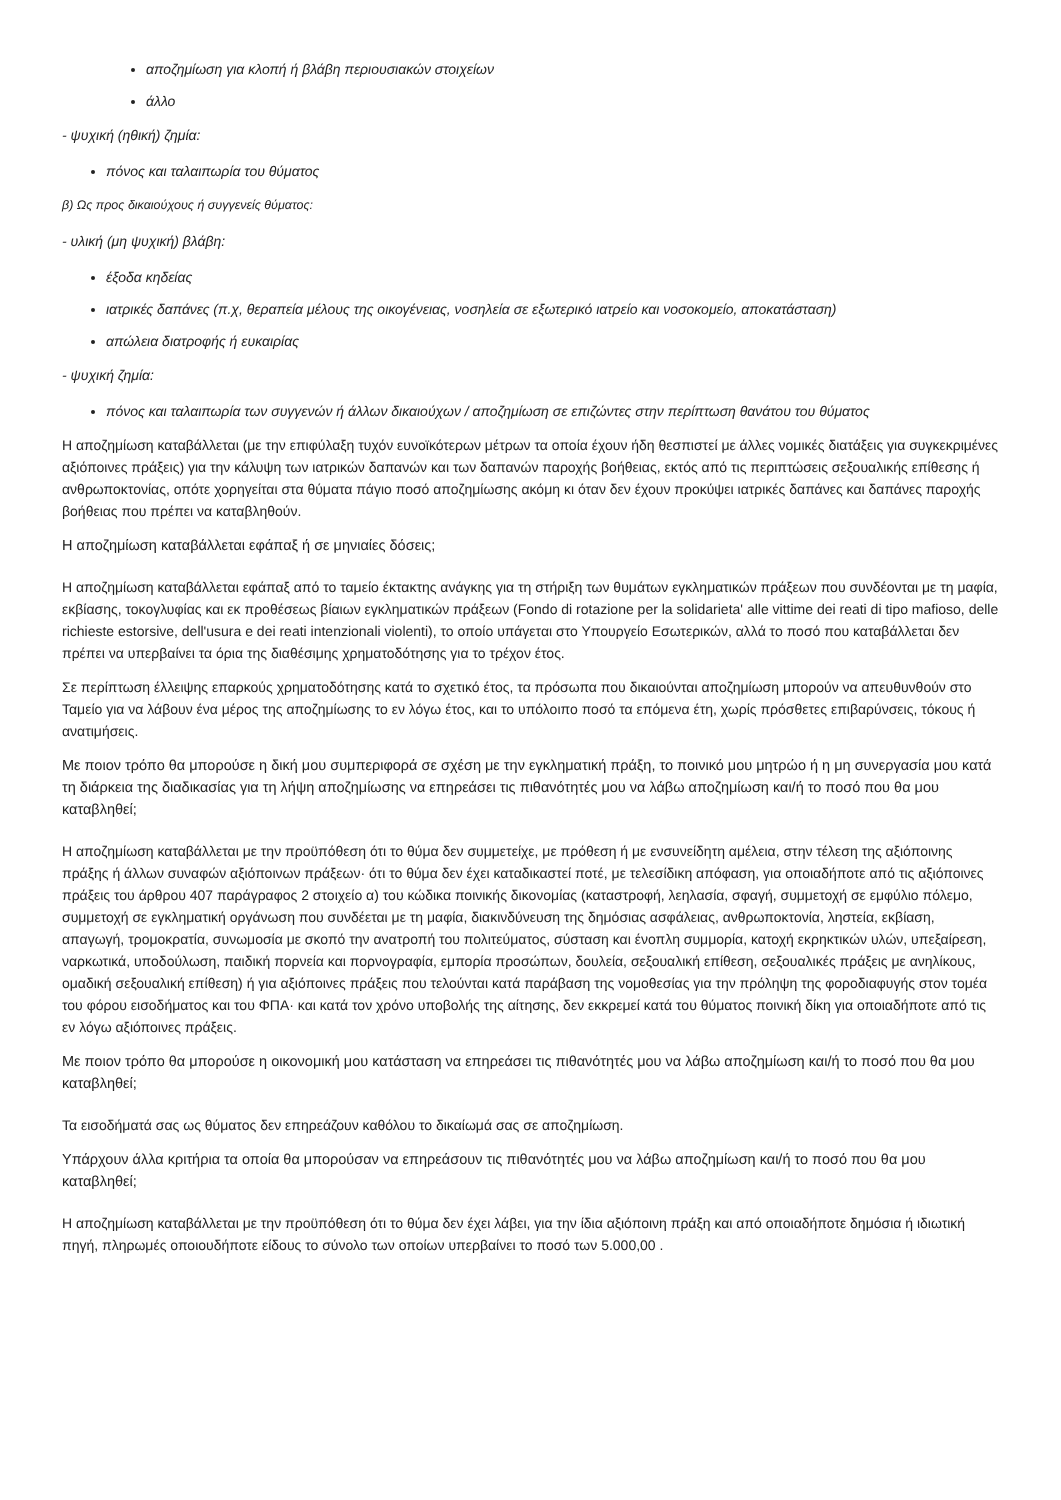αποζημίωση για κλοπή ή βλάβη περιουσιακών στοιχείων
άλλο
- ψυχική (ηθική) ζημία:
πόνος και ταλαιπωρία του θύματος
β) Ως προς δικαιούχους ή συγγενείς θύματος:
- υλική (μη ψυχική) βλάβη:
έξοδα κηδείας
ιατρικές δαπάνες (π.χ, θεραπεία μέλους της οικογένειας, νοσηλεία σε εξωτερικό ιατρείο και νοσοκομείο, αποκατάσταση)
απώλεια διατροφής ή ευκαιρίας
- ψυχική ζημία:
πόνος και ταλαιπωρία των συγγενών ή άλλων δικαιούχων / αποζημίωση σε επιζώντες στην περίπτωση θανάτου του θύματος
Η αποζημίωση καταβάλλεται (με την επιφύλαξη τυχόν ευνοϊκότερων μέτρων τα οποία έχουν ήδη θεσπιστεί με άλλες νομικές διατάξεις για συγκεκριμένες αξιόποινες πράξεις) για την κάλυψη των ιατρικών δαπανών και των δαπανών παροχής βοήθειας, εκτός από τις περιπτώσεις σεξουαλικής επίθεσης ή ανθρωποκτονίας, οπότε χορηγείται στα θύματα πάγιο ποσό αποζημίωσης ακόμη κι όταν δεν έχουν προκύψει ιατρικές δαπάνες και δαπάνες παροχής βοήθειας που πρέπει να καταβληθούν.
Η αποζημίωση καταβάλλεται εφάπαξ ή σε μηνιαίες δόσεις;
Η αποζημίωση καταβάλλεται εφάπαξ από το ταμείο έκτακτης ανάγκης για τη στήριξη των θυμάτων εγκληματικών πράξεων που συνδέονται με τη μαφία, εκβίασης, τοκογλυφίας και εκ προθέσεως βίαιων εγκληματικών πράξεων (Fondo di rotazione per la solidarieta' alle vittime dei reati di tipo mafioso, delle richieste estorsive, dell'usura e dei reati intenzionali violenti), το οποίο υπάγεται στο Υπουργείο Εσωτερικών, αλλά το ποσό που καταβάλλεται δεν πρέπει να υπερβαίνει τα όρια της διαθέσιμης χρηματοδότησης για το τρέχον έτος.
Σε περίπτωση έλλειψης επαρκούς χρηματοδότησης κατά το σχετικό έτος, τα πρόσωπα που δικαιούνται αποζημίωση μπορούν να απευθυνθούν στο Ταμείο για να λάβουν ένα μέρος της αποζημίωσης το εν λόγω έτος, και το υπόλοιπο ποσό τα επόμενα έτη, χωρίς πρόσθετες επιβαρύνσεις, τόκους ή ανατιμήσεις.
Με ποιον τρόπο θα μπορούσε η δική μου συμπεριφορά σε σχέση με την εγκληματική πράξη, το ποινικό μου μητρώο ή η μη συνεργασία μου κατά τη διάρκεια της διαδικασίας για τη λήψη αποζημίωσης να επηρεάσει τις πιθανότητές μου να λάβω αποζημίωση και/ή το ποσό που θα μου καταβληθεί;
Η αποζημίωση καταβάλλεται με την προϋπόθεση ότι το θύμα δεν συμμετείχε, με πρόθεση ή με ενσυνείδητη αμέλεια, στην τέλεση της αξιόποινης πράξης ή άλλων συναφών αξιόποινων πράξεων· ότι το θύμα δεν έχει καταδικαστεί ποτέ, με τελεσίδικη απόφαση, για οποιαδήποτε από τις αξιόποινες πράξεις του άρθρου 407 παράγραφος 2 στοιχείο α) του κώδικα ποινικής δικονομίας (καταστροφή, λεηλασία, σφαγή, συμμετοχή σε εμφύλιο πόλεμο, συμμετοχή σε εγκληματική οργάνωση που συνδέεται με τη μαφία, διακινδύνευση της δημόσιας ασφάλειας, ανθρωποκτονία, ληστεία, εκβίαση, απαγωγή, τρομοκρατία, συνωμοσία με σκοπό την ανατροπή του πολιτεύματος, σύσταση και ένοπλη συμμορία, κατοχή εκρηκτικών υλών, υπεξαίρεση, ναρκωτικά, υποδούλωση, παιδική πορνεία και πορνογραφία, εμπορία προσώπων, δουλεία, σεξουαλική επίθεση, σεξουαλικές πράξεις με ανηλίκους, ομαδική σεξουαλική επίθεση) ή για αξιόποινες πράξεις που τελούνται κατά παράβαση της νομοθεσίας για την πρόληψη της φοροδιαφυγής στον τομέα του φόρου εισοδήματος και του ΦΠΑ· και κατά τον χρόνο υποβολής της αίτησης, δεν εκκρεμεί κατά του θύματος ποινική δίκη για οποιαδήποτε από τις εν λόγω αξιόποινες πράξεις.
Με ποιον τρόπο θα μπορούσε η οικονομική μου κατάσταση να επηρεάσει τις πιθανότητές μου να λάβω αποζημίωση και/ή το ποσό που θα μου καταβληθεί;
Τα εισοδήματά σας ως θύματος δεν επηρεάζουν καθόλου το δικαίωμά σας σε αποζημίωση.
Υπάρχουν άλλα κριτήρια τα οποία θα μπορούσαν να επηρεάσουν τις πιθανότητές μου να λάβω αποζημίωση και/ή το ποσό που θα μου καταβληθεί;
Η αποζημίωση καταβάλλεται με την προϋπόθεση ότι το θύμα δεν έχει λάβει, για την ίδια αξιόποινη πράξη και από οποιαδήποτε δημόσια ή ιδιωτική πηγή, πληρωμές οποιουδήποτε είδους το σύνολο των οποίων υπερβαίνει το ποσό των 5.000,00 .